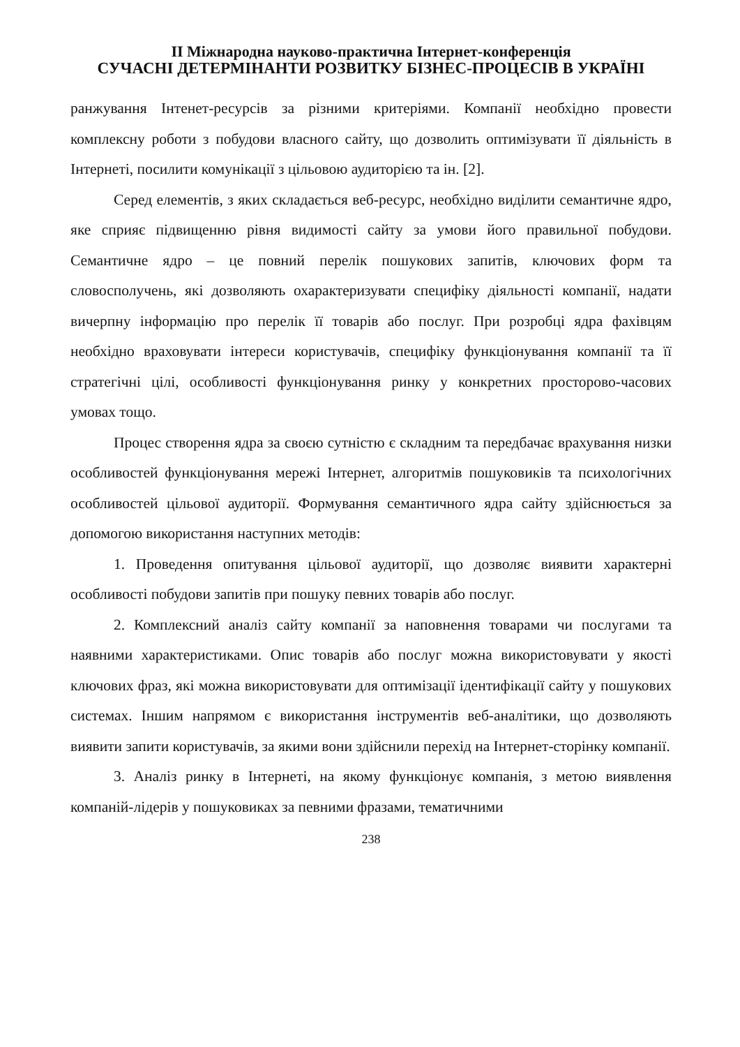ІІ Міжнародна науково-практична Інтернет-конференція
СУЧАСНІ ДЕТЕРМІНАНТИ РОЗВИТКУ БІЗНЕС-ПРОЦЕСІВ В УКРАЇНІ
ранжування Інтенет-ресурсів за різними критеріями. Компанії необхідно провести комплексну роботи з побудови власного сайту, що дозволить оптимізувати її діяльність в Інтернеті, посилити комунікації з цільовою аудиторією та ін. [2].
Серед елементів, з яких складається веб-ресурс, необхідно виділити семантичне ядро, яке сприяє підвищенню рівня видимості сайту за умови його правильної побудови. Семантичне ядро – це повний перелік пошукових запитів, ключових форм та словосполучень, які дозволяють охарактеризувати специфіку діяльності компанії, надати вичерпну інформацію про перелік її товарів або послуг. При розробці ядра фахівцям необхідно враховувати інтереси користувачів, специфіку функціонування компанії та її стратегічні цілі, особливості функціонування ринку у конкретних просторово-часових умовах тощо.
Процес створення ядра за своєю сутністю є складним та передбачає врахування низки особливостей функціонування мережі Інтернет, алгоритмів пошуковиків та психологічних особливостей цільової аудиторії. Формування семантичного ядра сайту здійснюється за допомогою використання наступних методів:
1. Проведення опитування цільової аудиторії, що дозволяє виявити характерні особливості побудови запитів при пошуку певних товарів або послуг.
2. Комплексний аналіз сайту компанії за наповнення товарами чи послугами та наявними характеристиками. Опис товарів або послуг можна використовувати у якості ключових фраз, які можна використовувати для оптимізації ідентифікації сайту у пошукових системах. Іншим напрямом є використання інструментів веб-аналітики, що дозволяють виявити запити користувачів, за якими вони здійснили перехід на Інтернет-сторінку компанії.
3. Аналіз ринку в Інтернеті, на якому функціонує компанія, з метою виявлення компаній-лідерів у пошуковиках за певними фразами, тематичними
238